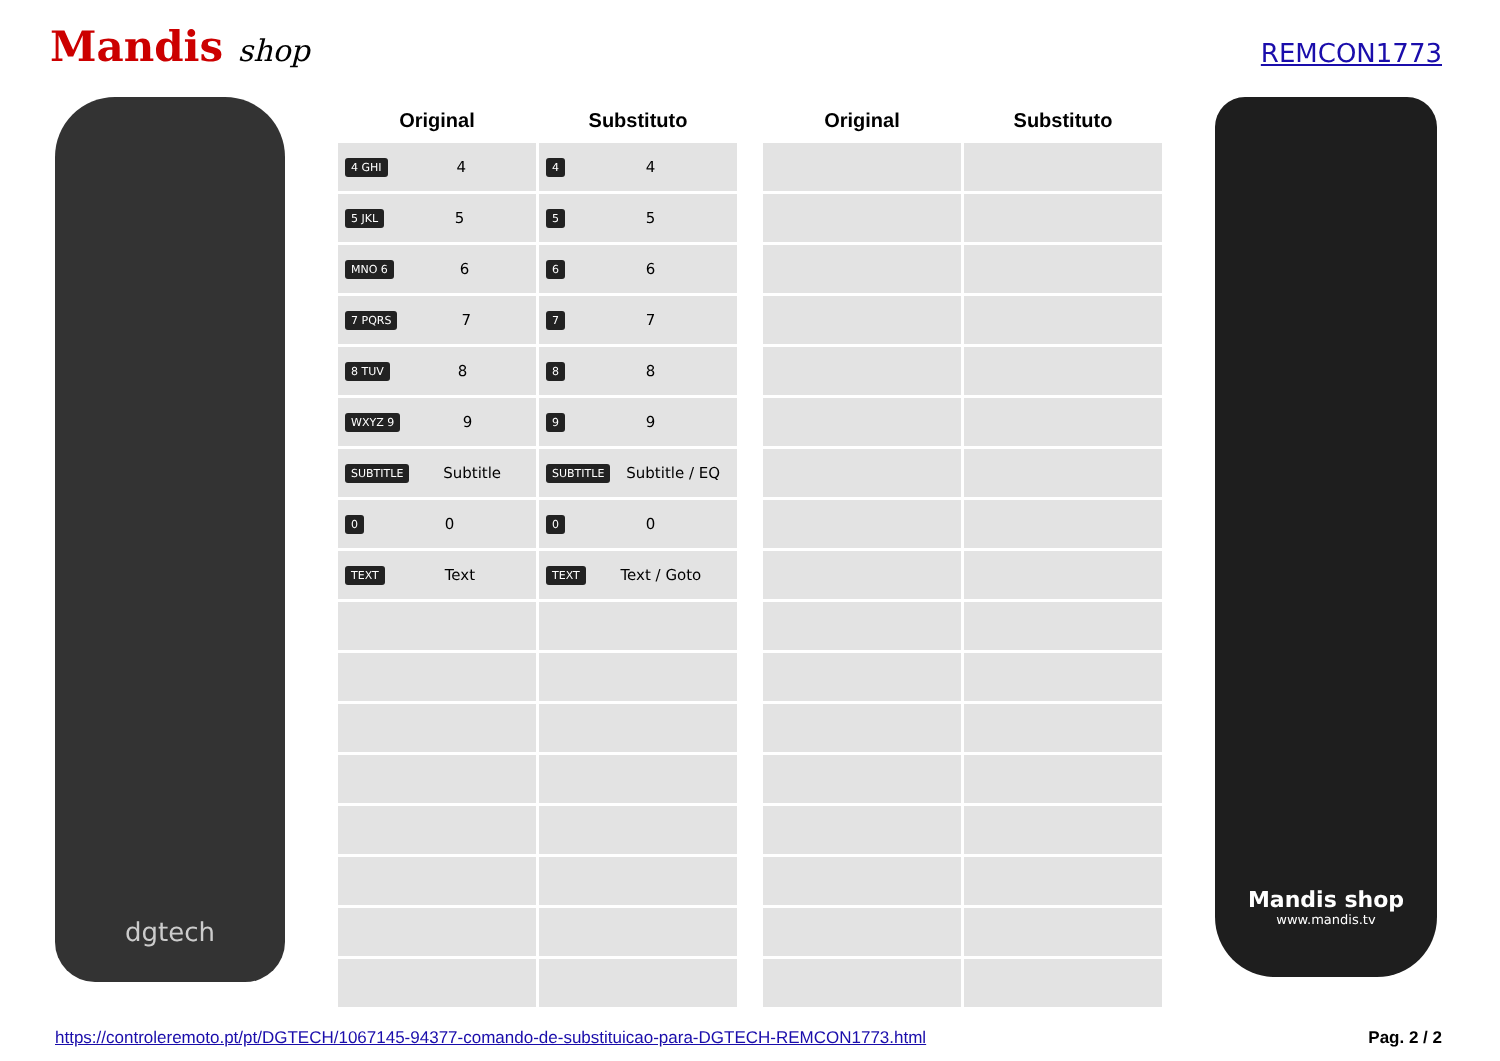Mandis shop
REMCON1773
dgtech
| Original | Substituto |
| --- | --- |
| 4 GHI 4 | 4 4 |
| 5 JKL 5 | 5 5 |
| MNO 6 6 | 6 6 |
| 7 PQRS 7 | 7 7 |
| 8 TUV 8 | 8 8 |
| WXYZ 9 9 | 9 9 |
| SUBTITLE Subtitle | SUBTITLE Subtitle / EQ |
| 0 0 | 0 0 |
| TEXT Text | TEXT Text / Goto |
| Original | Substituto |
| --- | --- |
Mandis shop
www.mandis.tv
https://controleremoto.pt/pt/DGTECH/1067145-94377-comando-de-substituicao-para-DGTECH-REMCON1773.html Pag. 2 / 2